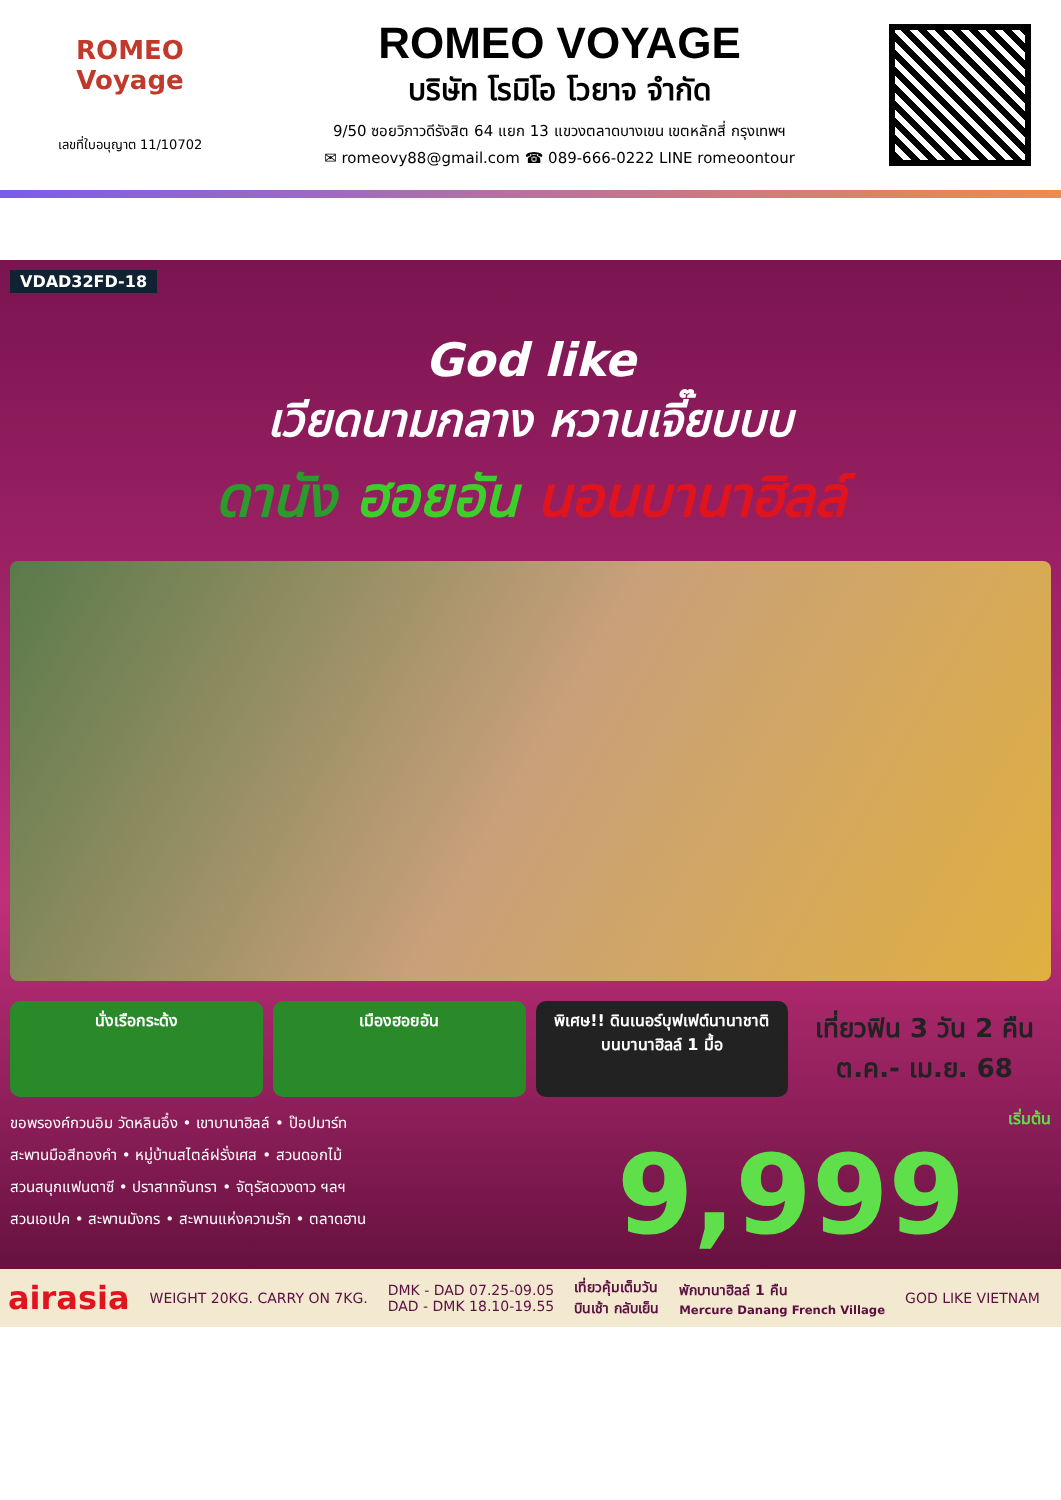ROMEO Voyage
เลขที่ใบอนุญาต 11/10702
ROMEO VOYAGE
บริษัท โรมิโอ โวยาจ จำกัด
9/50 ซอยวิภาวดีรังสิต 64 แยก 13 แขวงตลาดบางเขน เขตหลักสี่ กรุงเทพฯ
✉ romeovy88@gmail.com ☎ 089-666-0222 LINE romeoontour
VDAD32FD-18
God like
เวียดนามกลาง หวานเจี๊ยบบบ
ดานัง ฮอยอัน นอนบานาฮิลล์
นั่งเรือกระด้ง เมืองฮอยอัน พิเศษ!! ดินเนอร์บุฟเฟต์นานาชาติ บนบานาฮิลล์ 1 มื้อ
เที่ยวฟิน 3 วัน 2 คืน
ต.ค.- เม.ย. 68
ขอพรองค์กวนอิม วัดหลินอึ๋ง • เขาบานาฮิลล์ • ป๊อปมาร์ท
สะพานมือสีทองคำ • หมู่บ้านสไตล์ฝรั่งเศส • สวนดอกไม้
สวนสนุกแฟนตาซี • ปราสาทจันทรา • จัตุรัสดวงดาว ฯลฯ
สวนเอเปค • สะพานมังกร • สะพานแห่งความรัก • ตลาดฮาน
เริ่มต้น
9,999
airasia WEIGHT 20KG. CARRY ON 7KG. DMK - DAD 07.25-09.05
DAD - DMK 18.10-19.55 เที่ยวคุ้มเต็มวัน
บินเช้า กลับเย็น พักบานาฮิลล์ 1 คืน
Mercure Danang French Village GOD LIKE VIETNAM